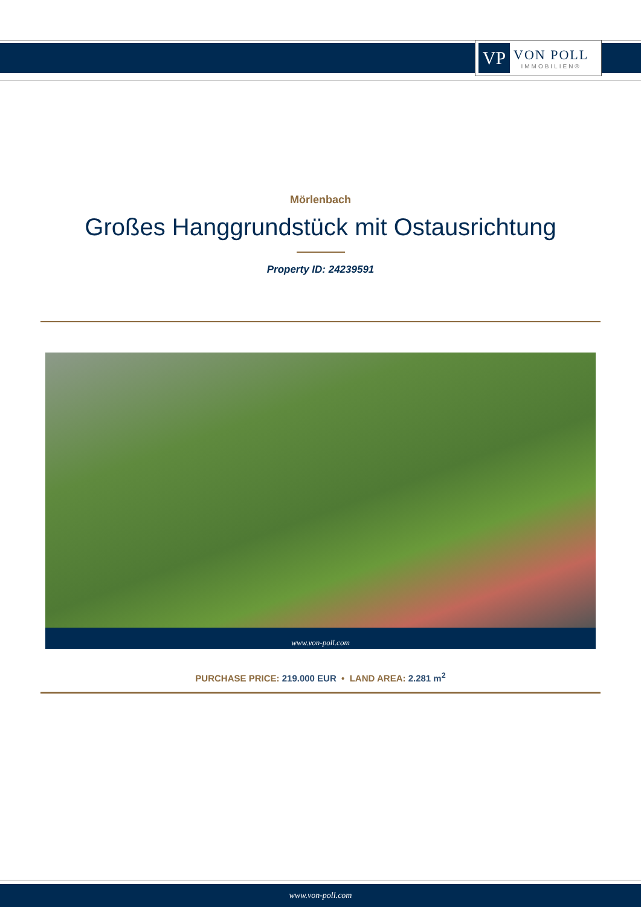VP
VON POLL
IMMOBILIEN®
Mörlenbach
Großes Hanggrundstück mit Ostausrichtung
Property ID: 24239591
www.von-poll.com
PURCHASE PRICE: 219.000 EUR • LAND AREA: 2.281 m<sup>2</sup>
www.von-poll.com